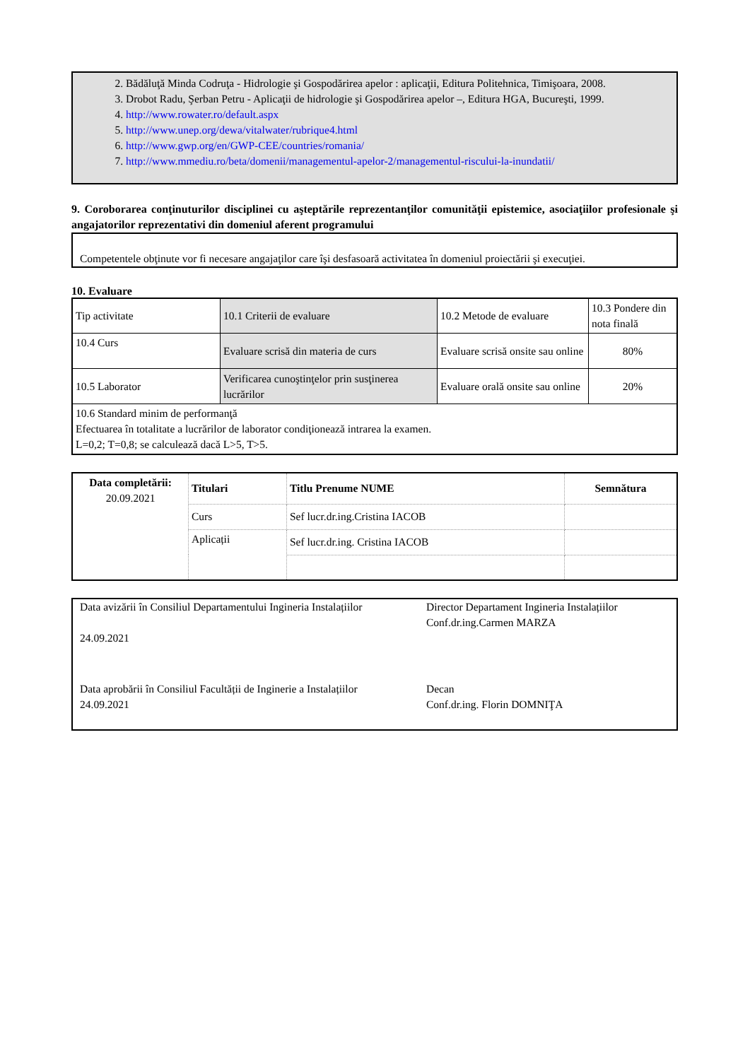2. Bădăluţă Minda Codruţa - Hidrologie şi Gospodărirea apelor : aplicaţii, Editura Politehnica, Timişoara, 2008.
3. Drobot Radu, Şerban Petru - Aplicaţii de hidrologie şi Gospodărirea apelor –, Editura HGA, Bucureşti, 1999.
4. http://www.rowater.ro/default.aspx
5. http://www.unep.org/dewa/vitalwater/rubrique4.html
6. http://www.gwp.org/en/GWP-CEE/countries/romania/
7. http://www.mmediu.ro/beta/domenii/managementul-apelor-2/managementul-riscului-la-inundatii/
9. Coroborarea conţinuturilor disciplinei cu aşteptările reprezentanţilor comunităţii epistemice, asociaţiilor profesionale şi angajatorilor reprezentativi din domeniul aferent programului
Competentele obţinute vor fi necesare angajaţilor care îşi desfasoară activitatea în domeniul proiectării şi execuţiei.
10. Evaluare
| Tip activitate | 10.1 Criterii de evaluare | 10.2 Metode de evaluare | 10.3 Pondere din nota finală |
| 10.4 Curs | Evaluare scrisă din materia de curs | Evaluare scrisă onsite sau online | 80% |
| 10.5 Laborator | Verificarea cunoştinţelor prin susţinerea lucrărilor | Evaluare orală onsite sau online | 20% |
| 10.6 Standard minim de performanţă Efectuarea în totalitate a lucrărilor de laborator condiţionează intrarea la examen. L=0,2; T=0,8; se calculează dacă L>5, T>5. | | | |
| Data completării: 20.09.2021 | Titulari | Titlu Prenume NUME | Semnătura |
| --- | --- | --- | --- |
| | Curs | Sef lucr.dr.ing.Cristina IACOB | |
| | Aplicații | Sef lucr.dr.ing. Cristina IACOB | |
Data avizării în Consiliul Departamentului Ingineria Instalațiilor
24.09.2021
Director Departament Ingineria Instalațiilor
Conf.dr.ing.Carmen MARZA
Data aprobării în Consiliul Facultății de Inginerie a Instalațiilor
24.09.2021
Decan
Conf.dr.ing. Florin DOMNIŢA